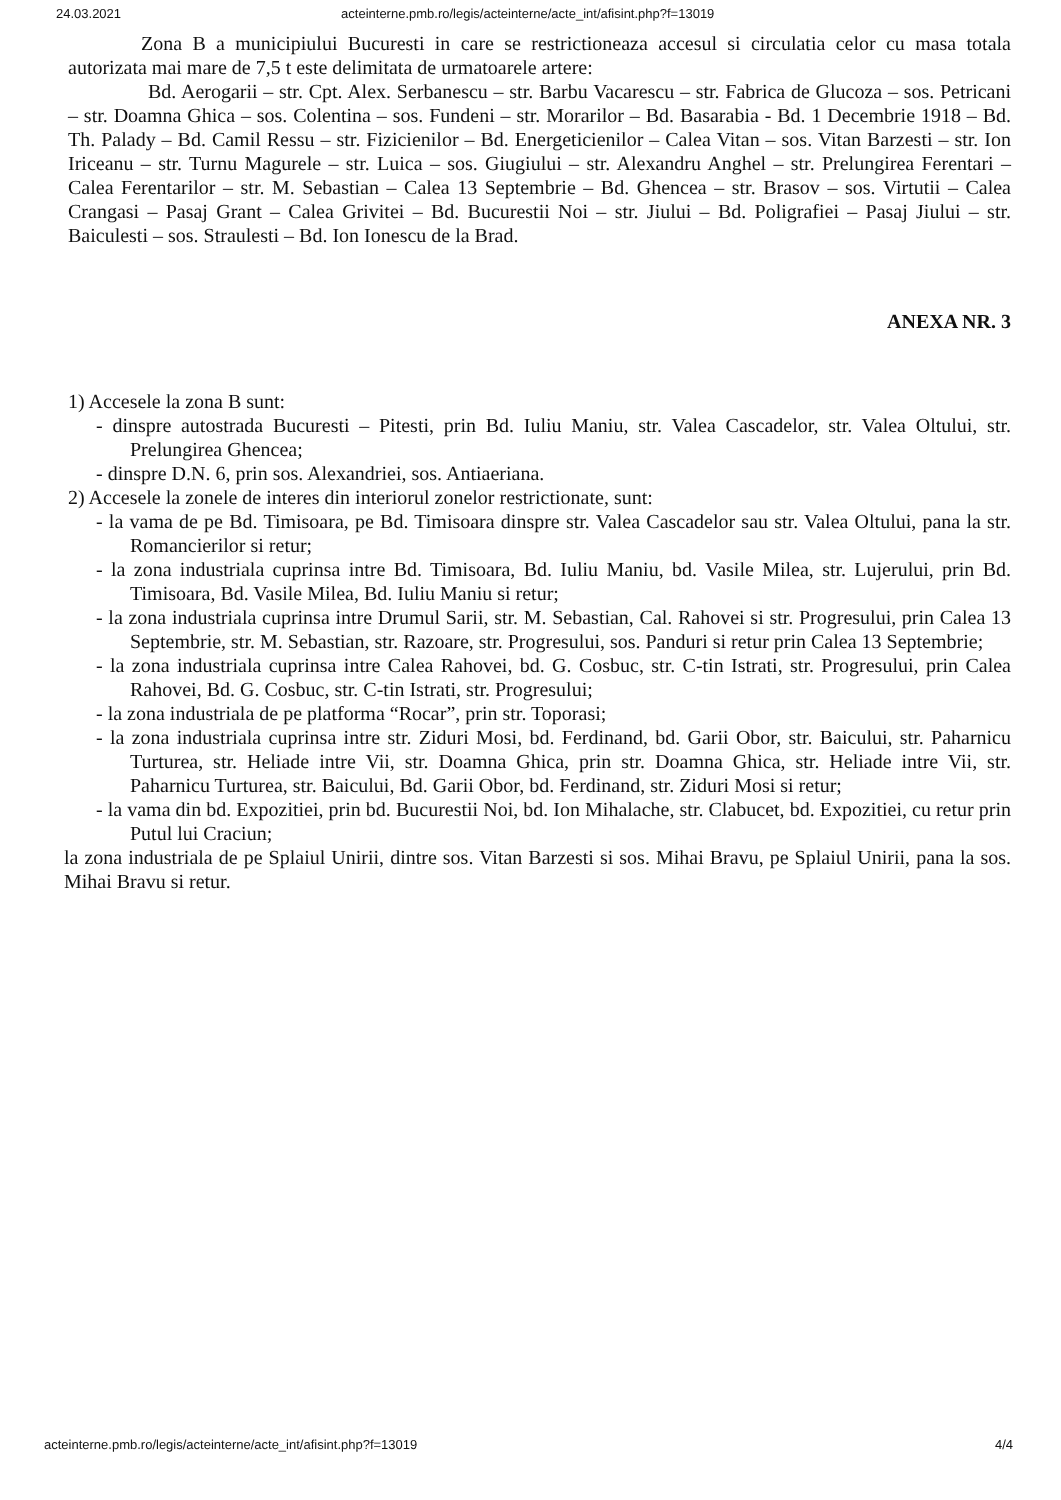24.03.2021 acteinterne.pmb.ro/legis/acteinterne/acte_int/afisint.php?f=13019
Zona B a municipiului Bucuresti in care se restrictioneaza accesul si circulatia celor cu masa totala autorizata mai mare de 7,5 t este delimitata de urmatoarele artere:
Bd. Aerogarii – str. Cpt. Alex. Serbanescu – str. Barbu Vacarescu – str. Fabrica de Glucoza – sos. Petricani – str. Doamna Ghica – sos. Colentina – sos. Fundeni – str. Morarilor – Bd. Basarabia - Bd. 1 Decembrie 1918 – Bd. Th. Palady – Bd. Camil Ressu – str. Fizicienilor – Bd. Energeticienilor – Calea Vitan – sos. Vitan Barzesti – str. Ion Iriceanu – str. Turnu Magurele – str. Luica – sos. Giugiului – str. Alexandru Anghel – str. Prelungirea Ferentari – Calea Ferentarilor – str. M. Sebastian – Calea 13 Septembrie – Bd. Ghencea – str. Brasov – sos. Virtutii – Calea Crangasi – Pasaj Grant – Calea Grivitei – Bd. Bucurestii Noi – str. Jiului – Bd. Poligrafiei – Pasaj Jiului – str. Baiculesti – sos. Straulesti – Bd. Ion Ionescu de la Brad.
ANEXA NR. 3
1) Accesele la zona B sunt:
- dinspre autostrada Bucuresti – Pitesti, prin Bd. Iuliu Maniu, str. Valea Cascadelor, str. Valea Oltului, str. Prelungirea Ghencea;
- dinspre D.N. 6, prin sos. Alexandriei, sos. Antiaeriana.
2) Accesele la zonele de interes din interiorul zonelor restrictionate, sunt:
- la vama de pe Bd. Timisoara, pe Bd. Timisoara dinspre str. Valea Cascadelor sau str. Valea Oltului, pana la str. Romancierilor si retur;
- la zona industriala cuprinsa intre Bd. Timisoara, Bd. Iuliu Maniu, bd. Vasile Milea, str. Lujerului, prin Bd. Timisoara, Bd. Vasile Milea, Bd. Iuliu Maniu si retur;
- la zona industriala cuprinsa intre Drumul Sarii, str. M. Sebastian, Cal. Rahovei si str. Progresului, prin Calea 13 Septembrie, str. M. Sebastian, str. Razoare, str. Progresului, sos. Panduri si retur prin Calea 13 Septembrie;
- la zona industriala cuprinsa intre Calea Rahovei, bd. G. Cosbuc, str. C-tin Istrati, str. Progresului, prin Calea Rahovei, Bd. G. Cosbuc, str. C-tin Istrati, str. Progresului;
- la zona industriala de pe platforma “Rocar”, prin str. Toporasi;
- la zona industriala cuprinsa intre str. Ziduri Mosi, bd. Ferdinand, bd. Garii Obor, str. Baicului, str. Paharnicu Turturea, str. Heliade intre Vii, str. Doamna Ghica, prin str. Doamna Ghica, str. Heliade intre Vii, str. Paharnicu Turturea, str. Baicului, Bd. Garii Obor, bd. Ferdinand, str. Ziduri Mosi si retur;
- la vama din bd. Expozitiei, prin bd. Bucurestii Noi, bd. Ion Mihalache, str. Clabucet, bd. Expozitiei, cu retur prin Putul lui Craciun;
la zona industriala de pe Splaiul Unirii, dintre sos. Vitan Barzesti si sos. Mihai Bravu, pe Splaiul Unirii, pana la sos. Mihai Bravu si retur.
acteinterne.pmb.ro/legis/acteinterne/acte_int/afisint.php?f=13019 4/4